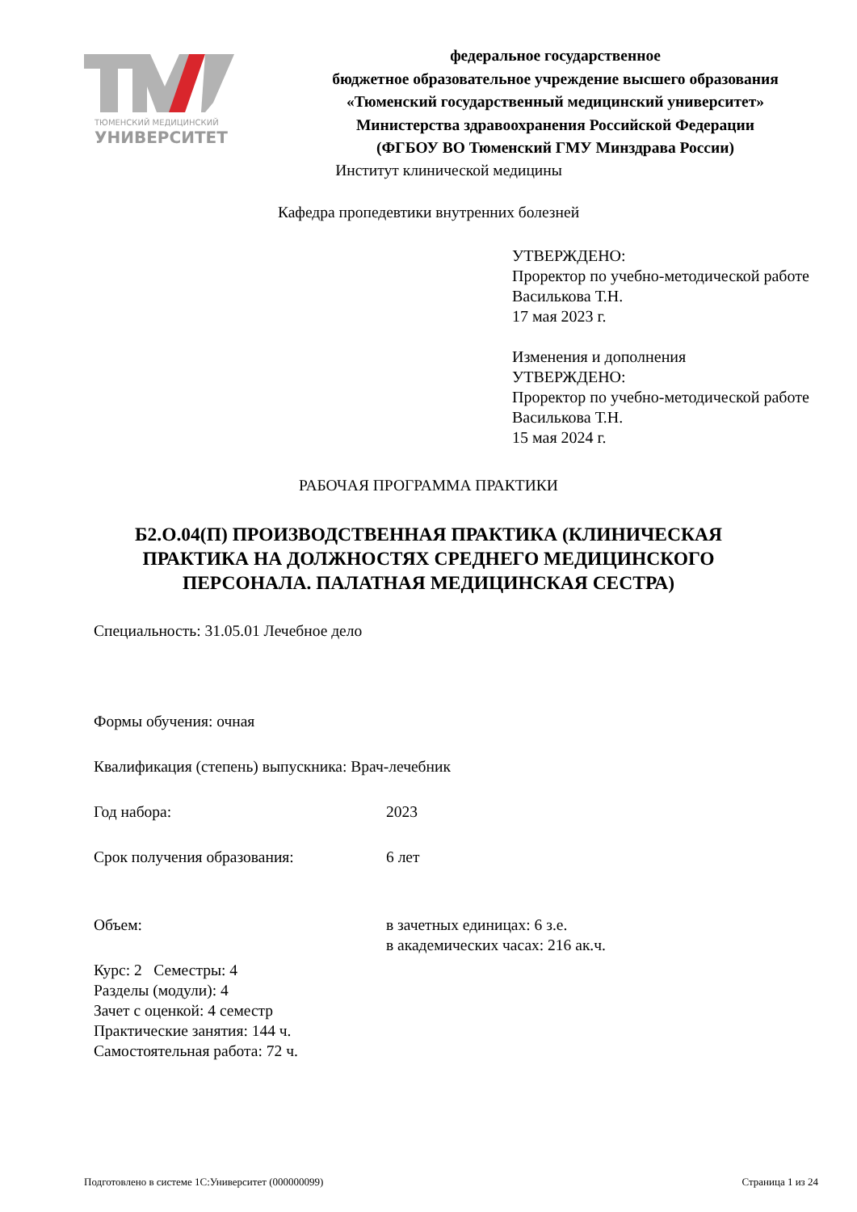ТЮМЕНСКИЙ МЕДИЦИНСКИЙ
УНИВЕРСИТЕТ
федеральное государственное
бюджетное образовательное учреждение высшего образования
«Тюменский государственный медицинский университет»
Министерства здравоохранения Российской Федерации
(ФГБОУ ВО Тюменский ГМУ Минздрава России)
Институт клинической медицины
Кафедра пропедевтики внутренних болезней
УТВЕРЖДЕНО:
Проректор по учебно-методической работе
Василькова Т.Н.
17 мая 2023 г.
Изменения и дополнения
УТВЕРЖДЕНО:
Проректор по учебно-методической работе
Василькова Т.Н.
15 мая 2024 г.
РАБОЧАЯ ПРОГРАММА ПРАКТИКИ
Б2.О.04(П) ПРОИЗВОДСТВЕННАЯ ПРАКТИКА (КЛИНИЧЕСКАЯ ПРАКТИКА НА ДОЛЖНОСТЯХ СРЕДНЕГО МЕДИЦИНСКОГО ПЕРСОНАЛА. ПАЛАТНАЯ МЕДИЦИНСКАЯ СЕСТРА)
Специальность: 31.05.01 Лечебное дело
Формы обучения: очная
Квалификация (степень) выпускника: Врач-лечебник
Год набора: 2023
Срок получения образования: 6 лет
Объем: в зачетных единицах: 6 з.е.
в академических часах: 216 ак.ч.
Курс: 2 Семестры: 4
Разделы (модули): 4
Зачет с оценкой: 4 семестр
Практические занятия: 144 ч.
Самостоятельная работа: 72 ч.
Подготовлено в системе 1С:Университет (000000099) Страница 1 из 24